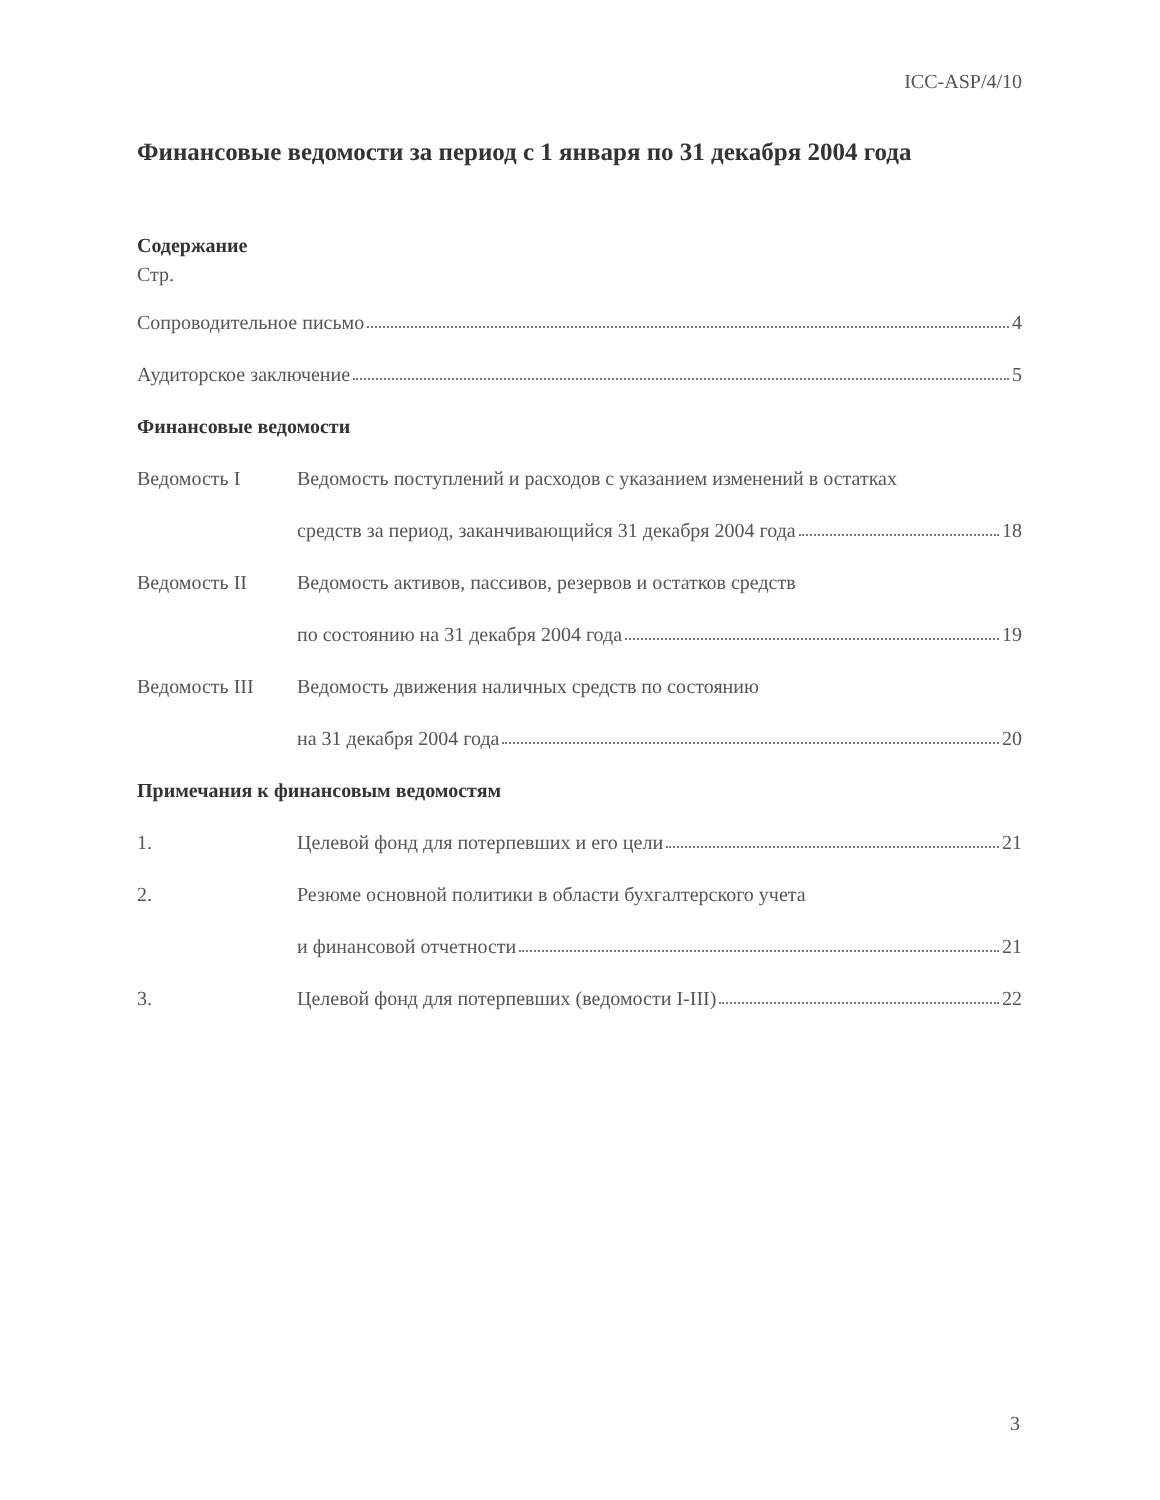ICC-ASP/4/10
Финансовые ведомости за период с 1 января по 31 декабря 2004 года
Содержание
Стр.
Сопроводительное письмо 4
Аудиторское заключение 5
Финансовые ведомости
Ведомость I
Ведомость поступлений и расходов с указанием изменений в остатках
средств за период, заканчивающийся 31 декабря 2004 года 18
Ведомость II
Ведомость активов, пассивов, резервов и остатков средств
по состоянию на 31 декабря 2004 года 19
Ведомость III
Ведомость движения наличных средств по состоянию
на 31 декабря 2004 года 20
Примечания к финансовым ведомостям
1.
Целевой фонд для потерпевших и его цели 21
2.
Резюме основной политики в области бухгалтерского учета
и финансовой отчетности 21
3.
Целевой фонд для потерпевших (ведомости I-III) 22
3